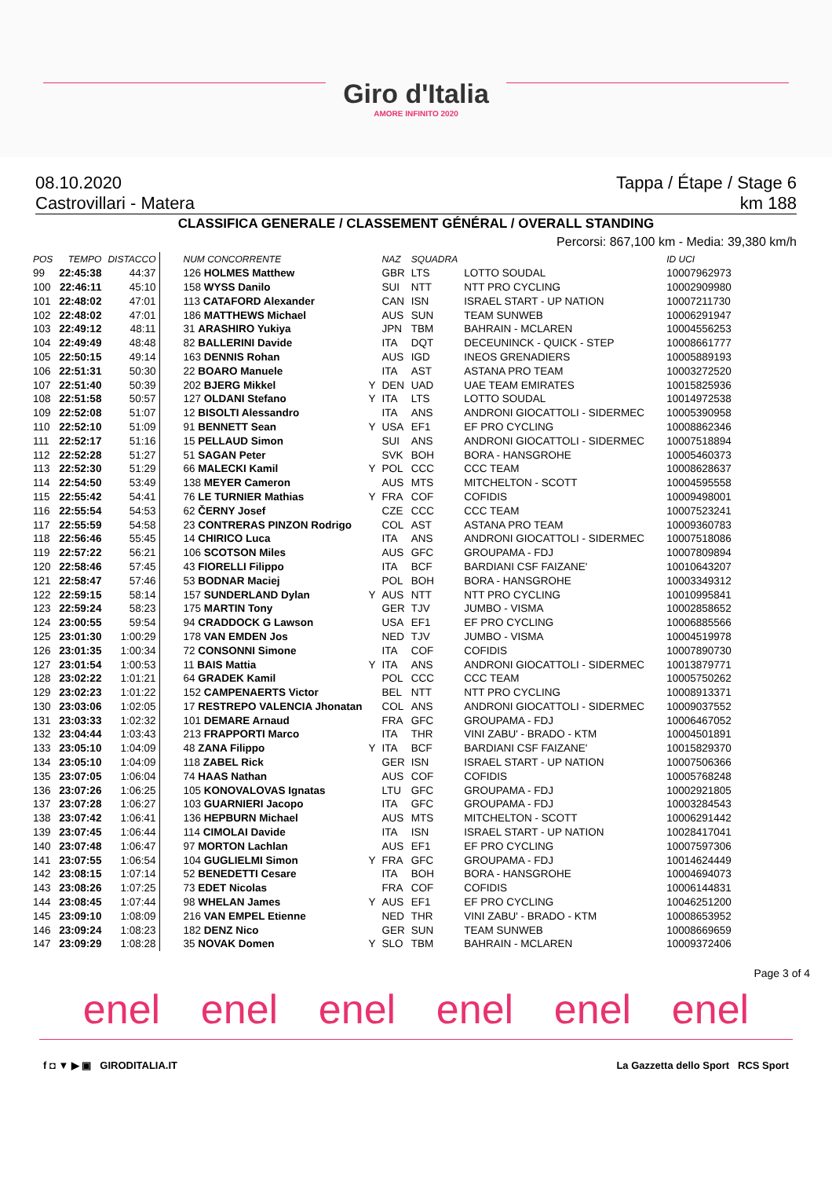Giro d'Italia
AMORE INFINITO 2020
08.10.2020 Tappa / Étape / Stage 6
Castrovillari - Matera km 188
CLASSIFICA GENERALE / CLASSEMENT GÉNÉRAL / OVERALL STANDING
Percorsi: 867,100 km - Media: 39,380 km/h
| POS | TEMPO | DISTACCO | NUM CONCORRENTE | | NAZ | SQUADRA | | ID UCI |
| --- | --- | --- | --- | --- | --- | --- | --- | --- |
| 99 | 22:45:38 | 44:37 | 126 HOLMES Matthew | | GBR | LTS | LOTTO SOUDAL | 10007962973 |
| 100 | 22:46:11 | 45:10 | 158 WYSS Danilo | | SUI | NTT | NTT PRO CYCLING | 10002909980 |
| 101 | 22:48:02 | 47:01 | 113 CATAFORD Alexander | | CAN | ISN | ISRAEL START - UP NATION | 10007211730 |
| 102 | 22:48:02 | 47:01 | 186 MATTHEWS Michael | | AUS | SUN | TEAM SUNWEB | 10006291947 |
| 103 | 22:49:12 | 48:11 | 31 ARASHIRO Yukiya | | JPN | TBM | BAHRAIN - MCLAREN | 10004556253 |
| 104 | 22:49:49 | 48:48 | 82 BALLERINI Davide | | ITA | DQT | DECEUNINCK - QUICK - STEP | 10008661777 |
| 105 | 22:50:15 | 49:14 | 163 DENNIS Rohan | | AUS | IGD | INEOS GRENADIERS | 10005889193 |
| 106 | 22:51:31 | 50:30 | 22 BOARO Manuele | | ITA | AST | ASTANA PRO TEAM | 10003272520 |
| 107 | 22:51:40 | 50:39 | 202 BJERG Mikkel | Y | DEN | UAD | UAE TEAM EMIRATES | 10015825936 |
| 108 | 22:51:58 | 50:57 | 127 OLDANI Stefano | Y | ITA | LTS | LOTTO SOUDAL | 10014972538 |
| 109 | 22:52:08 | 51:07 | 12 BISOLTI Alessandro | | ITA | ANS | ANDRONI GIOCATTOLI - SIDERMEC | 10005390958 |
| 110 | 22:52:10 | 51:09 | 91 BENNETT Sean | Y | USA | EF1 | EF PRO CYCLING | 10008862346 |
| 111 | 22:52:17 | 51:16 | 15 PELLAUD Simon | | SUI | ANS | ANDRONI GIOCATTOLI - SIDERMEC | 10007518894 |
| 112 | 22:52:28 | 51:27 | 51 SAGAN Peter | | SVK | BOH | BORA - HANSGROHE | 10005460373 |
| 113 | 22:52:30 | 51:29 | 66 MALECKI Kamil | Y | POL | CCC | CCC TEAM | 10008628637 |
| 114 | 22:54:50 | 53:49 | 138 MEYER Cameron | | AUS | MTS | MITCHELTON - SCOTT | 10004595558 |
| 115 | 22:55:42 | 54:41 | 76 LE TURNIER Mathias | Y | FRA | COF | COFIDIS | 10009498001 |
| 116 | 22:55:54 | 54:53 | 62 ČERNY Josef | | CZE | CCC | CCC TEAM | 10007523241 |
| 117 | 22:55:59 | 54:58 | 23 CONTRERAS PINZON Rodrigo | | COL | AST | ASTANA PRO TEAM | 10009360783 |
| 118 | 22:56:46 | 55:45 | 14 CHIRICO Luca | | ITA | ANS | ANDRONI GIOCATTOLI - SIDERMEC | 10007518086 |
| 119 | 22:57:22 | 56:21 | 106 SCOTSON Miles | | AUS | GFC | GROUPAMA - FDJ | 10007809894 |
| 120 | 22:58:46 | 57:45 | 43 FIORELLI Filippo | | ITA | BCF | BARDIANI CSF FAIZANE' | 10010643207 |
| 121 | 22:58:47 | 57:46 | 53 BODNAR Maciej | | POL | BOH | BORA - HANSGROHE | 10003349312 |
| 122 | 22:59:15 | 58:14 | 157 SUNDERLAND Dylan | Y | AUS | NTT | NTT PRO CYCLING | 10010995841 |
| 123 | 22:59:24 | 58:23 | 175 MARTIN Tony | | GER | TJV | JUMBO - VISMA | 10002858652 |
| 124 | 23:00:55 | 59:54 | 94 CRADDOCK G Lawson | | USA | EF1 | EF PRO CYCLING | 10006885566 |
| 125 | 23:01:30 | 1:00:29 | 178 VAN EMDEN Jos | | NED | TJV | JUMBO - VISMA | 10004519978 |
| 126 | 23:01:35 | 1:00:34 | 72 CONSONNI Simone | | ITA | COF | COFIDIS | 10007890730 |
| 127 | 23:01:54 | 1:00:53 | 11 BAIS Mattia | Y | ITA | ANS | ANDRONI GIOCATTOLI - SIDERMEC | 10013879771 |
| 128 | 23:02:22 | 1:01:21 | 64 GRADEK Kamil | | POL | CCC | CCC TEAM | 10005750262 |
| 129 | 23:02:23 | 1:01:22 | 152 CAMPENAERTS Victor | | BEL | NTT | NTT PRO CYCLING | 10008913371 |
| 130 | 23:03:06 | 1:02:05 | 17 RESTREPO VALENCIA Jhonatan | | COL | ANS | ANDRONI GIOCATTOLI - SIDERMEC | 10009037552 |
| 131 | 23:03:33 | 1:02:32 | 101 DEMARE Arnaud | | FRA | GFC | GROUPAMA - FDJ | 10006467052 |
| 132 | 23:04:44 | 1:03:43 | 213 FRAPPORTI Marco | | ITA | THR | VINI ZABU' - BRADO - KTM | 10004501891 |
| 133 | 23:05:10 | 1:04:09 | 48 ZANA Filippo | Y | ITA | BCF | BARDIANI CSF FAIZANE' | 10015829370 |
| 134 | 23:05:10 | 1:04:09 | 118 ZABEL Rick | | GER | ISN | ISRAEL START - UP NATION | 10007506366 |
| 135 | 23:07:05 | 1:06:04 | 74 HAAS Nathan | | AUS | COF | COFIDIS | 10005768248 |
| 136 | 23:07:26 | 1:06:25 | 105 KONOVALOVAS Ignatas | | LTU | GFC | GROUPAMA - FDJ | 10002921805 |
| 137 | 23:07:28 | 1:06:27 | 103 GUARNIERI Jacopo | | ITA | GFC | GROUPAMA - FDJ | 10003284543 |
| 138 | 23:07:42 | 1:06:41 | 136 HEPBURN Michael | | AUS | MTS | MITCHELTON - SCOTT | 10006291442 |
| 139 | 23:07:45 | 1:06:44 | 114 CIMOLAI Davide | | ITA | ISN | ISRAEL START - UP NATION | 10028417041 |
| 140 | 23:07:48 | 1:06:47 | 97 MORTON Lachlan | | AUS | EF1 | EF PRO CYCLING | 10007597306 |
| 141 | 23:07:55 | 1:06:54 | 104 GUGLIELMI Simon | Y | FRA | GFC | GROUPAMA - FDJ | 10014624449 |
| 142 | 23:08:15 | 1:07:14 | 52 BENEDETTI Cesare | | ITA | BOH | BORA - HANSGROHE | 10004694073 |
| 143 | 23:08:26 | 1:07:25 | 73 EDET Nicolas | | FRA | COF | COFIDIS | 10006144831 |
| 144 | 23:08:45 | 1:07:44 | 98 WHELAN James | Y | AUS | EF1 | EF PRO CYCLING | 10046251200 |
| 145 | 23:09:10 | 1:08:09 | 216 VAN EMPEL Etienne | | NED | THR | VINI ZABU' - BRADO - KTM | 10008653952 |
| 146 | 23:09:24 | 1:08:23 | 182 DENZ Nico | | GER | SUN | TEAM SUNWEB | 10008669659 |
| 147 | 23:09:29 | 1:08:28 | 35 NOVAK Domen | Y | SLO | TBM | BAHRAIN - MCLAREN | 10009372406 |
Page 3 of 4
enel enel enel enel enel enel
f ◘ ▼ ▶ ▣ GIRODITALIA.IT La Gazzetta dello Sport RCS Sport